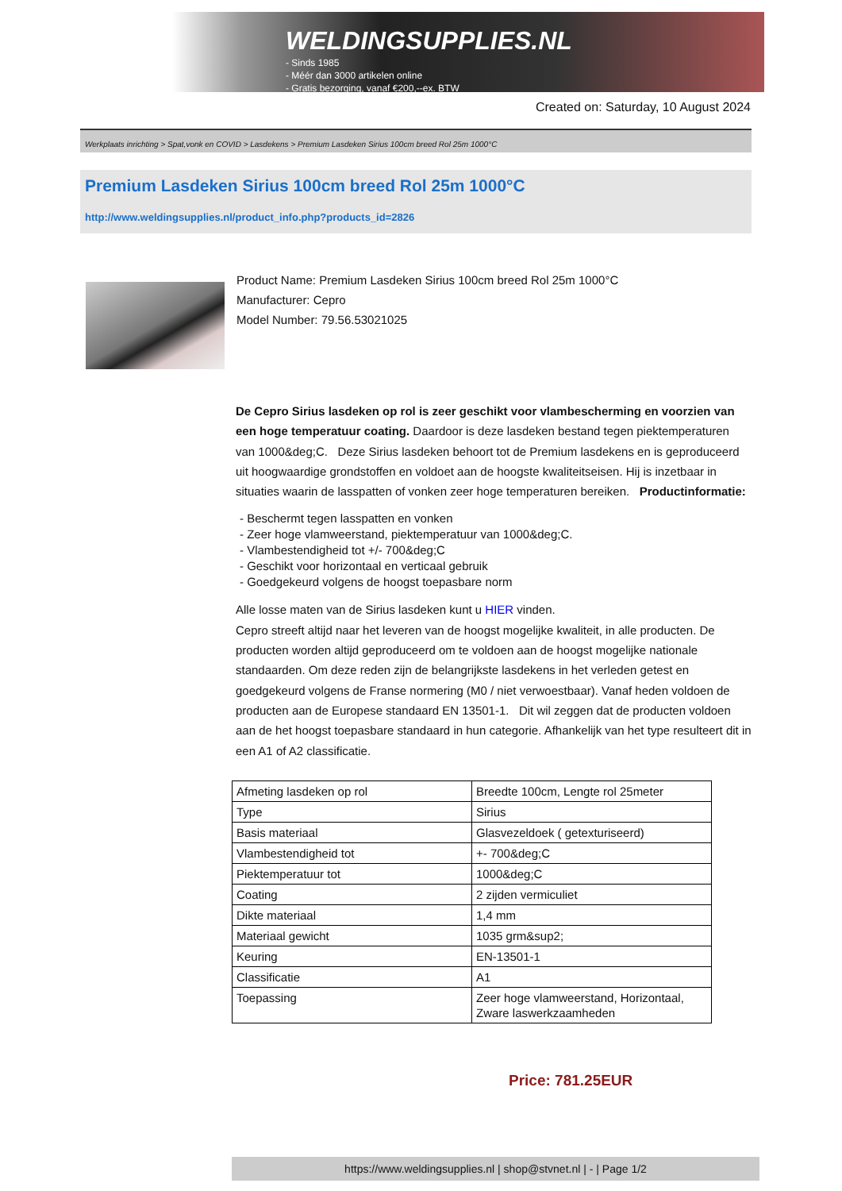WELDINGSUPPLIES.NL
- Sinds 1985
- Méér dan 3000 artikelen online
- Gratis bezorging, vanaf €200,--ex. BTW
Created on: Saturday, 10 August 2024
Werkplaats inrichting > Spat,vonk en COVID > Lasdekens > Premium Lasdeken Sirius 100cm breed Rol 25m 1000°C
Premium Lasdeken Sirius 100cm breed Rol 25m 1000°C
http://www.weldingsupplies.nl/product_info.php?products_id=2826
Product Name: Premium Lasdeken Sirius 100cm breed Rol 25m 1000°C
Manufacturer: Cepro
Model Number: 79.56.53021025
De Cepro Sirius lasdeken op rol is zeer geschikt voor vlambescherming en voorzien van een hoge temperatuur coating. Daardoor is deze lasdeken bestand tegen piektemperaturen van 1000&deg;C. Deze Sirius lasdeken behoort tot de Premium lasdekens en is geproduceerd uit hoogwaardige grondstoffen en voldoet aan de hoogste kwaliteitseisen. Hij is inzetbaar in situaties waarin de lasspatten of vonken zeer hoge temperaturen bereiken. Productinformatie:
- Beschermt tegen lasspatten en vonken
- Zeer hoge vlamweerstand, piektemperatuur van 1000&deg;C.
- Vlambestendigheid tot +/- 700&deg;C
- Geschikt voor horizontaal en verticaal gebruik
- Goedgekeurd volgens de hoogst toepasbare norm
Alle losse maten van de Sirius lasdeken kunt u HIER vinden.
Cepro streeft altijd naar het leveren van de hoogst mogelijke kwaliteit, in alle producten. De producten worden altijd geproduceerd om te voldoen aan de hoogst mogelijke nationale standaarden. Om deze reden zijn de belangrijkste lasdekens in het verleden getest en goedgekeurd volgens de Franse normering (M0 / niet verwoestbaar). Vanaf heden voldoen de producten aan de Europese standaard EN 13501-1. Dit wil zeggen dat de producten voldoen aan de het hoogst toepasbare standaard in hun categorie. Afhankelijk van het type resulteert dit in een A1 of A2 classificatie.
| Afmeting lasdeken op rol | Breedte 100cm, Lengte rol 25meter |
| Type | Sirius |
| Basis materiaal | Glasvezeldoek ( getexturiseerd) |
| Vlambestendigheid tot | +- 700&deg;C |
| Piektemperatuur tot | 1000&deg;C |
| Coating | 2 zijden vermiculiet |
| Dikte materiaal | 1,4 mm |
| Materiaal gewicht | 1035 grm&sup2; |
| Keuring | EN-13501-1 |
| Classificatie | A1 |
| Toepassing | Zeer hoge vlamweerstand, Horizontaal, Zware laswerkzaamheden |
Price: 781.25EUR
https://www.weldingsupplies.nl | shop@stvnet.nl | - | Page 1/2